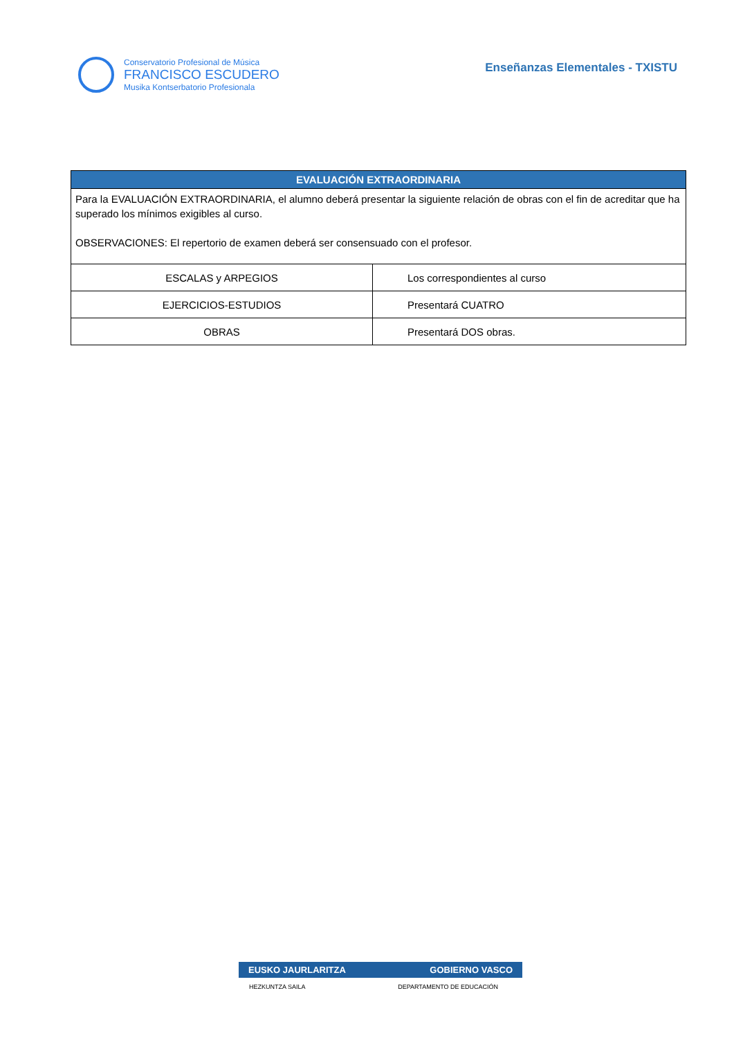Conservatorio Profesional de Música
FRANCISCO ESCUDERO
Musika Kontserbatorio Profesionala
Enseñanzas Elementales - TXISTU
| EVALUACIÓN EXTRAORDINARIA | |
| --- | --- |
| Para la EVALUACIÓN EXTRAORDINARIA, el alumno deberá presentar la siguiente relación de obras con el fin de acreditar que ha superado los mínimos exigibles al curso. OBSERVACIONES: El repertorio de examen deberá ser consensuado con el profesor. | |
| ESCALAS y ARPEGIOS | Los correspondientes al curso |
| EJERCICIOS-ESTUDIOS | Presentará CUATRO |
| OBRAS | Presentará DOS obras. |
EUSKO JAURLARITZA GOBIERNO VASCO
HEZKUNTZA SAILA DEPARTAMENTO DE EDUCACIÓN